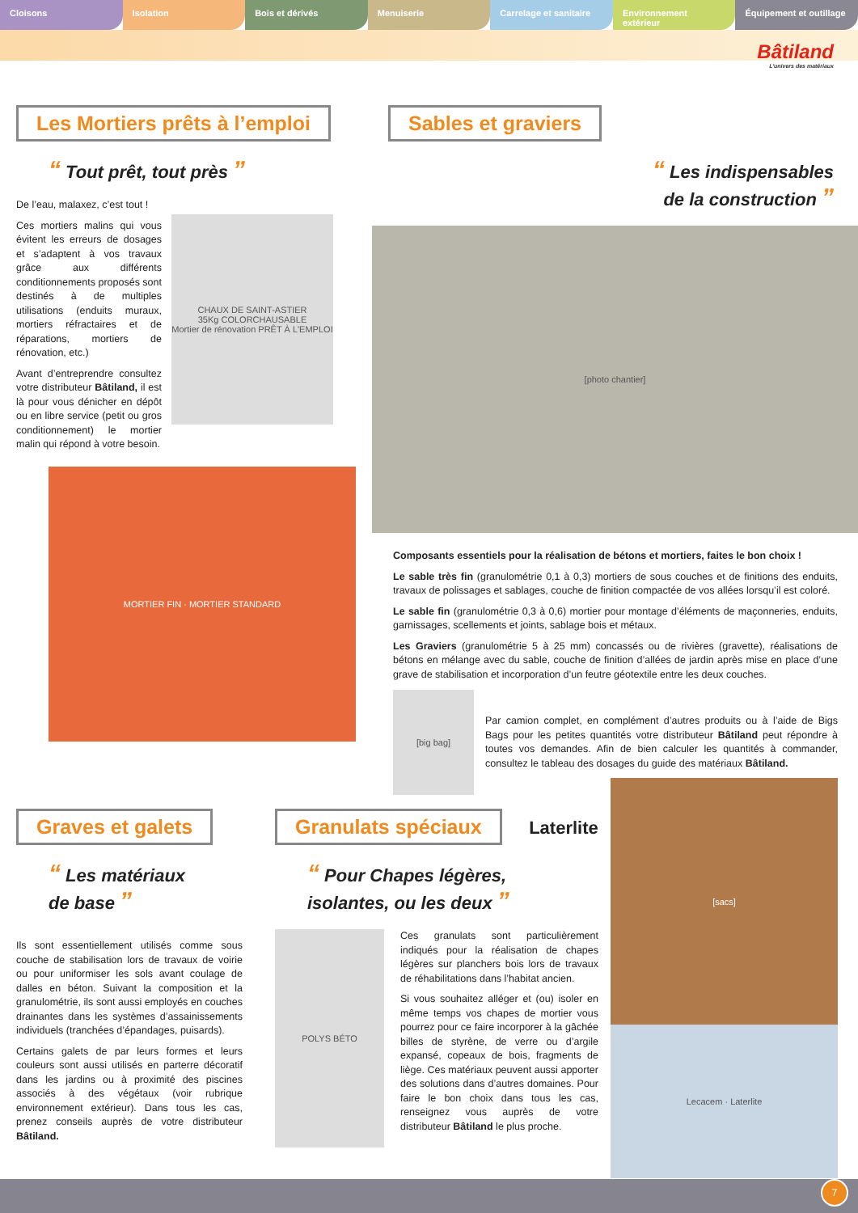Cloisons Isolation Bois et dérivés Menuiserie Carrelage et sanitaire Environnement extérieur Équipement et outillage
Bâtiland
L'univers des matériaux
Les Mortiers prêts à l’emploi
“ Tout prêt, tout près ”
De l’eau, malaxez, c’est tout !
Ces mortiers malins qui vous évitent les erreurs de dosages et s’adaptent à vos travaux grâce aux différents conditionnements proposés sont destinés à de multiples utilisations (enduits muraux, mortiers réfractaires et de réparations, mortiers de rénovation, etc.)
Avant d’entreprendre consultez votre distributeur Bâtiland, il est là pour vous dénicher en dépôt ou en libre service (petit ou gros conditionnement) le mortier malin qui répond à votre besoin.
CHAUX DE SAINT-ASTIER
35Kg COLORCHAUSABLE
Mortier de rénovation PRÊT À L'EMPLOI
MORTIER FIN · MORTIER STANDARD
Sables et graviers
“ Les indispensables
de la construction ”
[photo chantier]
Composants essentiels pour la réalisation de bétons et mortiers, faites le bon choix !
Le sable très fin (granulométrie 0,1 à 0,3) mortiers de sous couches et de finitions des enduits, travaux de polissages et sablages, couche de finition compactée de vos allées lorsqu’il est coloré.
Le sable fin (granulométrie 0,3 à 0,6) mortier pour montage d’éléments de maçonneries, enduits, garnissages, scellements et joints, sablage bois et métaux.
Les Graviers (granulométrie 5 à 25 mm) concassés ou de rivières (gravette), réalisations de bétons en mélange avec du sable, couche de finition d’allées de jardin après mise en place d’une grave de stabilisation et incorporation d’un feutre géotextile entre les deux couches.
[big bag]
Par camion complet, en complément d’autres produits ou à l’aide de Bigs Bags pour les petites quantités votre distributeur Bâtiland peut répondre à toutes vos demandes. Afin de bien calculer les quantités à commander, consultez le tableau des dosages du guide des matériaux Bâtiland.
Graves et galets
“ Les matériaux
de base ”
Ils sont essentiellement utilisés comme sous couche de stabilisation lors de travaux de voirie ou pour uniformiser les sols avant coulage de dalles en béton. Suivant la composition et la granulométrie, ils sont aussi employés en couches drainantes dans les systèmes d’assainissements individuels (tranchées d’épandages, puisards).
Certains galets de par leurs formes et leurs couleurs sont aussi utilisés en parterre décoratif dans les jardins ou à proximité des piscines associés à des végétaux (voir rubrique environnement extérieur). Dans tous les cas, prenez conseils auprès de votre distributeur Bâtiland.
Granulats spéciaux
Laterlite
“ Pour Chapes légères,
isolantes, ou les deux ”
POLYS BÉTO
Ces granulats sont particulièrement indiqués pour la réalisation de chapes légères sur planchers bois lors de travaux de réhabilitations dans l’habitat ancien.
Si vous souhaitez alléger et (ou) isoler en même temps vos chapes de mortier vous pourrez pour ce faire incorporer à la gâchée billes de styrène, de verre ou d’argile expansé, copeaux de bois, fragments de liège. Ces matériaux peuvent aussi apporter des solutions dans d’autres domaines. Pour faire le bon choix dans tous les cas, renseignez vous auprès de votre distributeur Bâtiland le plus proche.
[sacs]
Lecacem · Laterlite
7